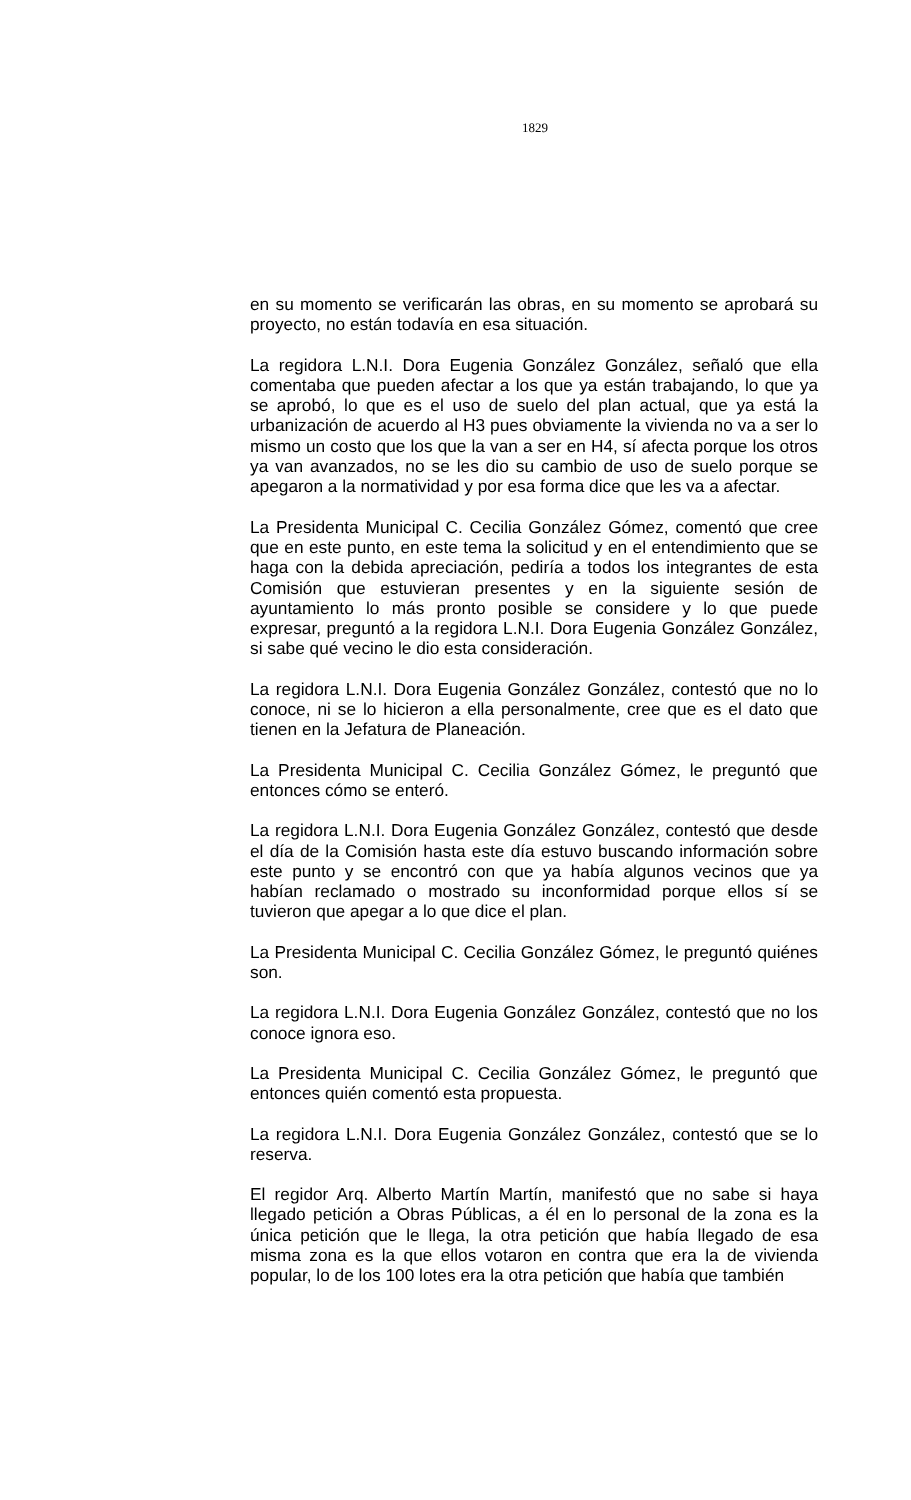1829
en su momento se verificarán las obras, en su momento se aprobará su proyecto, no están todavía en esa situación.
La regidora L.N.I. Dora Eugenia González González, señaló que ella comentaba que pueden afectar a los que ya están trabajando, lo que ya se aprobó, lo que es el uso de suelo del plan actual, que ya está la urbanización de acuerdo al H3 pues obviamente la vivienda no va a ser lo mismo un costo que los que la van a ser en H4, sí afecta porque los otros ya van avanzados, no se les dio su cambio de uso de suelo porque se apegaron a la normatividad y por esa forma dice que les va a afectar.
La Presidenta Municipal C. Cecilia González Gómez, comentó que cree que en este punto, en este tema la solicitud y en el entendimiento que se haga con la debida apreciación, pediría a todos los integrantes de esta Comisión que estuvieran presentes y en la siguiente sesión de ayuntamiento lo más pronto posible se considere y lo que puede expresar, preguntó a la regidora L.N.I. Dora Eugenia González González, si sabe qué vecino le dio esta consideración.
La regidora L.N.I. Dora Eugenia González González, contestó que no lo conoce, ni se lo hicieron a ella personalmente, cree que es el dato que tienen en la Jefatura de Planeación.
La Presidenta Municipal C. Cecilia González Gómez, le preguntó que entonces cómo se enteró.
La regidora L.N.I. Dora Eugenia González González, contestó que desde el día de la Comisión hasta este día estuvo buscando información sobre este punto y se encontró con que ya había algunos vecinos que ya habían reclamado o mostrado su inconformidad porque ellos sí se tuvieron que apegar a lo que dice el plan.
La Presidenta Municipal C. Cecilia González Gómez, le preguntó quiénes son.
La regidora L.N.I. Dora Eugenia González González, contestó que no los conoce ignora eso.
La Presidenta Municipal C. Cecilia González Gómez, le preguntó que entonces quién comentó esta propuesta.
La regidora L.N.I. Dora Eugenia González González, contestó que se lo reserva.
El regidor Arq. Alberto Martín Martín, manifestó que no sabe si haya llegado petición a Obras Públicas, a él en lo personal de la zona es la única petición que le llega, la otra petición que había llegado de esa misma zona es la que ellos votaron en contra que era la de vivienda popular, lo de los 100 lotes era la otra petición que había que también